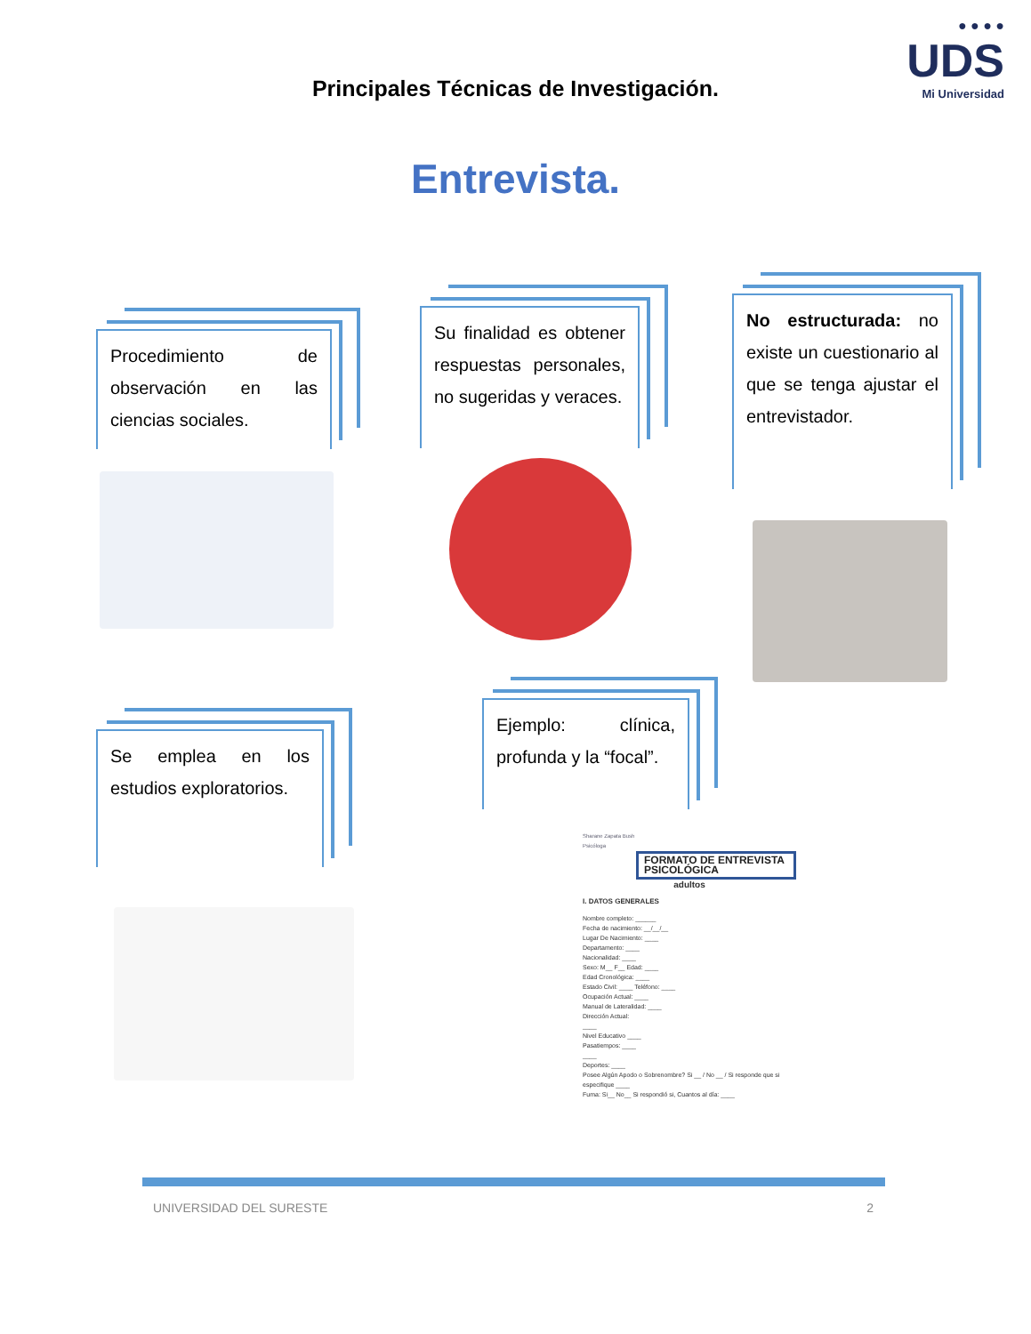● ● ● ●
UDS
Mi Universidad
Principales Técnicas de Investigación.
Entrevista.
Procedimiento de observación en las ciencias sociales.
Su finalidad es obtener respuestas personales, no sugeridas y veraces.
No estructurada: no existe un cuestionario al que se tenga ajustar el entrevistador.
Se emplea en los estudios exploratorios.
Ejemplo: clínica, profunda y la “focal”.
Sharane Zapata Bush
Psicóloga
FORMATO DE ENTREVISTA PSICOLÓGICA
adultos
I. DATOS GENERALES
Nombre completo: ______
Fecha de nacimiento: __/__/__
Lugar De Nacimiento: ____
Departamento: ____
Nacionalidad: ____
Sexo: M__ F__ Edad: ____
Edad Cronológica: ____
Estado Civil: ____ Teléfono: ____
Ocupación Actual: ____
Manual de Lateralidad: ____
Dirección Actual:
____
Nivel Educativo ____
Pasatiempos: ____
____
Deportes: ____
Posee Algún Apodo o Sobrenombre? Si __ / No __ / Si responde que si especifique ____
Fuma: Si__ No__ Si respondió si, Cuantos al día: ____
UNIVERSIDAD DEL SURESTE 2